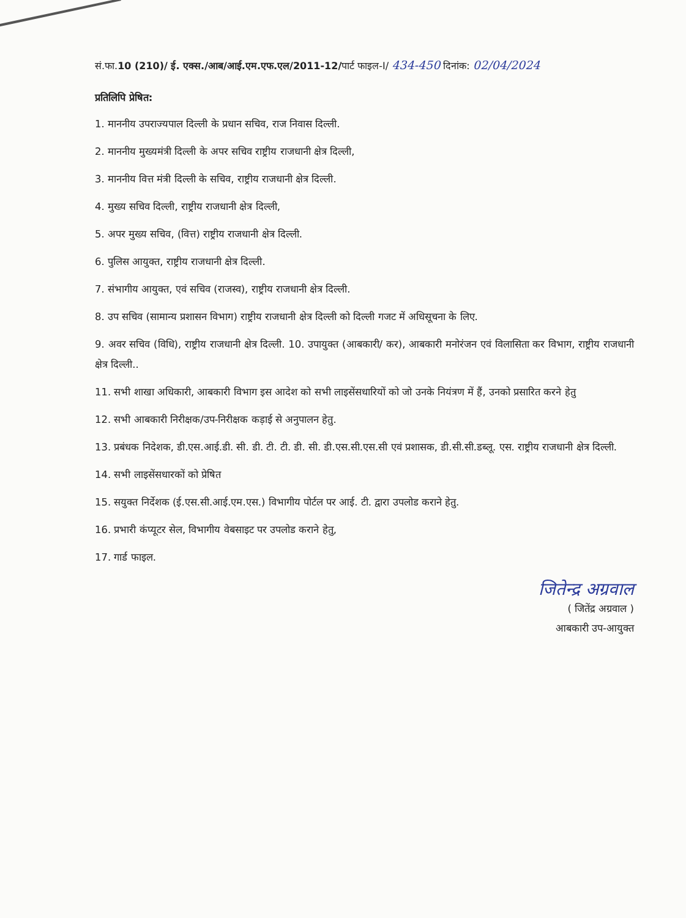सं.फा.10 (210)/ ई. एक्स./आब/आई.एम.एफ.एल/2011-12/पार्ट फाइल-I/ 434-450 दिनांक: 02/04/2024
प्रतिलिपि प्रेषित:
1. माननीय उपराज्यपाल दिल्ली के प्रधान सचिव, राज निवास दिल्ली.
2. माननीय मुख्यमंत्री दिल्ली के अपर सचिव राष्ट्रीय राजधानी क्षेत्र दिल्ली,
3. माननीय वित्त मंत्री दिल्ली के सचिव, राष्ट्रीय राजधानी क्षेत्र दिल्ली.
4. मुख्य सचिव दिल्ली, राष्ट्रीय राजधानी क्षेत्र दिल्ली,
5. अपर मुख्य सचिव, (वित्त) राष्ट्रीय राजधानी क्षेत्र दिल्ली.
6. पुलिस आयुक्त, राष्ट्रीय राजधानी क्षेत्र दिल्ली.
7. संभागीय आयुक्त, एवं सचिव (राजस्व), राष्ट्रीय राजधानी क्षेत्र दिल्ली.
8. उप सचिव (सामान्य प्रशासन विभाग) राष्ट्रीय राजधानी क्षेत्र दिल्ली को दिल्ली गजट में अधिसूचना के लिए.
9. अवर सचिव (विधि), राष्ट्रीय राजधानी क्षेत्र दिल्ली. 10. उपायुक्त (आबकारी/ कर), आबकारी मनोरंजन एवं विलासिता कर विभाग, राष्ट्रीय राजधानी क्षेत्र दिल्ली..
11. सभी शाखा अधिकारी, आबकारी विभाग इस आदेश को सभी लाइसेंसधारियों को जो उनके नियंत्रण में हैं, उनको प्रसारित करने हेतु
12. सभी आबकारी निरीक्षक/उप-निरीक्षक कड़ाई से अनुपालन हेतु.
13. प्रबंधक निदेशक, डी.एस.आई.डी. सी. डी. टी. टी. डी. सी. डी.एस.सी.एस.सी एवं प्रशासक, डी.सी.सी.डब्लू. एस. राष्ट्रीय राजधानी क्षेत्र दिल्ली.
14. सभी लाइसेंसधारकों को प्रेषित
15. सयुक्त निर्देशक (ई.एस.सी.आई.एम.एस.) विभागीय पोर्टल पर आई. टी. द्वारा उपलोड कराने हेतु.
16. प्रभारी कंप्यूटर सेल, विभागीय वेबसाइट पर उपलोड कराने हेतु,
17. गार्ड फाइल.
जितेन्द्र अग्रवाल
( जितेंद्र अग्रवाल )
आबकारी उप-आयुक्त